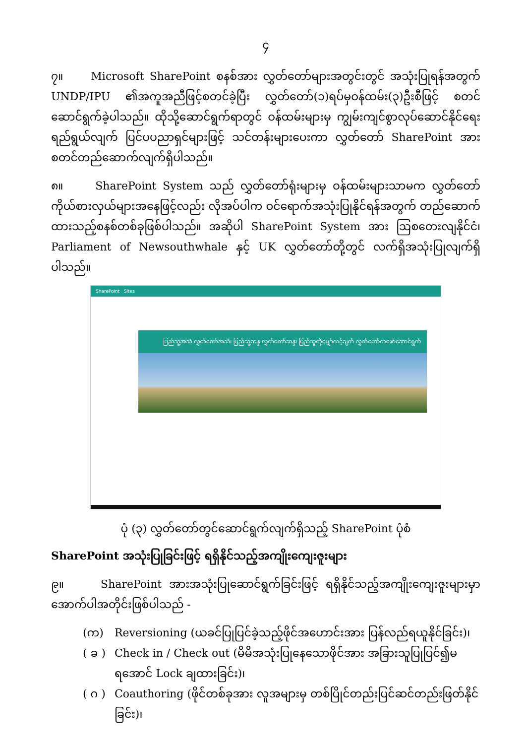၄
၇။ Microsoft SharePoint စနစ်အား လွှတ်တော်များအတွင်းတွင် အသုံးပြုရန်အတွက် UNDP/IPU ၏အကူအညီဖြင့်စတင်ခဲ့ပြီး လွှတ်တော်(၁)ရပ်မှဝန်ထမ်း(၃)ဦးစီဖြင့် စတင်ဆောင်ရွက်ခဲ့ပါသည်။ ထိုသို့ဆောင်ရွက်ရာတွင် ဝန်ထမ်းများမှ ကျွမ်းကျင်စွာလုပ်ဆောင်နိုင်ရေးရည်ရွယ်လျက် ပြင်ပပညာရှင်များဖြင့် သင်တန်းများပေးကာ လွှတ်တော် SharePoint အား စတင်တည်ဆောက်လျက်ရှိပါသည်။
၈။ SharePoint System သည် လွှတ်တော်ရုံးများမှ ဝန်ထမ်းများသာမက လွှတ်တော်ကိုယ်စားလှယ်များအနေဖြင့်လည်း လိုအပ်ပါက ဝင်ရောက်အသုံးပြုနိုင်ရန်အတွက် တည်ဆောက်ထားသည့်စနစ်တစ်ခုဖြစ်ပါသည်။ အဆိုပါ SharePoint System အား ဩစတေးလျနိုင်ငံ၊ Parliament of Newsouthwhale နှင့် UK လွှတ်တော်တို့တွင် လက်ရှိအသုံးပြုလျက်ရှိပါသည်။
SharePoint Sites
ပြည်သူ့အသံ လွှတ်တော်အသံ၊ ပြည်သူ့ဆန္ဒ လွှတ်တော်ဆန္ဒ၊ ပြည်သူတို့မျှော်လင့်ချက် လွှတ်တော်ကဖော်ဆောင်ရွက်
ပုံ (၃) လွှတ်တော်တွင်ဆောင်ရွက်လျက်ရှိသည့် SharePoint ပုံစံ
SharePoint အသုံးပြုခြင်းဖြင့် ရရှိနိုင်သည့်အကျိုးကျေးဇူးများ
၉။ SharePoint အားအသုံးပြုဆောင်ရွက်ခြင်းဖြင့် ရရှိနိုင်သည့်အကျိုးကျေးဇူးများမှာ အောက်ပါအတိုင်းဖြစ်ပါသည် -
(က) Reversioning (ယခင်ပြုပြင်ခဲ့သည့်ဖိုင်အဟောင်းအား ပြန်လည်ရယူနိုင်ခြင်း)၊
( ခ ) Check in / Check out (မိမိအသုံးပြုနေသောဖိုင်အား အခြားသူပြုပြင်၍မရအောင် Lock ချထားခြင်း)၊
( ဂ ) Coauthoring (ဖိုင်တစ်ခုအား လူအများမှ တစ်ပြိုင်တည်းပြင်ဆင်တည်းဖြတ်နိုင်ခြင်း)၊